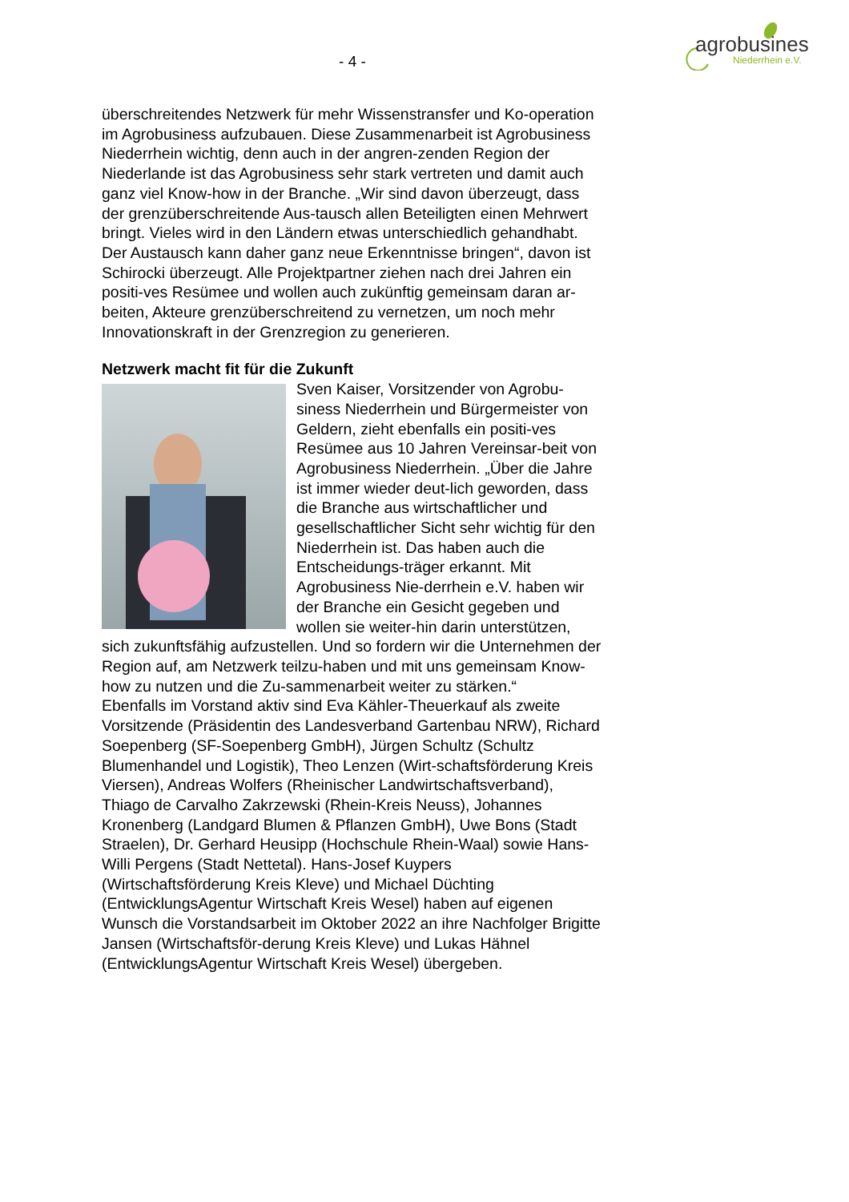agrobusiness
Niederrhein e.V.
- 4 -
überschreitendes Netzwerk für mehr Wissenstransfer und Ko-operation im Agrobusiness aufzubauen. Diese Zusammenarbeit ist Agrobusiness Niederrhein wichtig, denn auch in der angren-zenden Region der Niederlande ist das Agrobusiness sehr stark vertreten und damit auch ganz viel Know-how in der Branche. „Wir sind davon überzeugt, dass der grenzüberschreitende Aus-tausch allen Beteiligten einen Mehrwert bringt. Vieles wird in den Ländern etwas unterschiedlich gehandhabt. Der Austausch kann daher ganz neue Erkenntnisse bringen“, davon ist Schirocki überzeugt. Alle Projektpartner ziehen nach drei Jahren ein positi-ves Resümee und wollen auch zukünftig gemeinsam daran ar-beiten, Akteure grenzüberschreitend zu vernetzen, um noch mehr Innovationskraft in der Grenzregion zu generieren.
Netzwerk macht fit für die Zukunft
Sven Kaiser, Vorsitzender von Agrobu-siness Niederrhein und Bürgermeister von Geldern, zieht ebenfalls ein positi-ves Resümee aus 10 Jahren Vereinsar-beit von Agrobusiness Niederrhein. „Über die Jahre ist immer wieder deut-lich geworden, dass die Branche aus wirtschaftlicher und gesellschaftlicher Sicht sehr wichtig für den Niederrhein ist. Das haben auch die Entscheidungs-träger erkannt. Mit Agrobusiness Nie-derrhein e.V. haben wir der Branche ein Gesicht gegeben und wollen sie weiter-hin darin unterstützen, sich zukunftsfähig aufzustellen. Und so fordern wir die Unternehmen der Region auf, am Netzwerk teilzu-haben und mit uns gemeinsam Know-how zu nutzen und die Zu-sammenarbeit weiter zu stärken.“
Ebenfalls im Vorstand aktiv sind Eva Kähler-Theuerkauf als zweite Vorsitzende (Präsidentin des Landesverband Gartenbau NRW), Richard Soepenberg (SF-Soepenberg GmbH), Jürgen Schultz (Schultz Blumenhandel und Logistik), Theo Lenzen (Wirt-schaftsförderung Kreis Viersen), Andreas Wolfers (Rheinischer Landwirtschaftsverband), Thiago de Carvalho Zakrzewski (Rhein-Kreis Neuss), Johannes Kronenberg (Landgard Blumen & Pflanzen GmbH), Uwe Bons (Stadt Straelen), Dr. Gerhard Heusipp (Hochschule Rhein-Waal) sowie Hans-Willi Pergens (Stadt Nettetal). Hans-Josef Kuypers (Wirtschaftsförderung Kreis Kleve) und Michael Düchting (EntwicklungsAgentur Wirtschaft Kreis Wesel) haben auf eigenen Wunsch die Vorstandsarbeit im Oktober 2022 an ihre Nachfolger Brigitte Jansen (Wirtschaftsför-derung Kreis Kleve) und Lukas Hähnel (EntwicklungsAgentur Wirtschaft Kreis Wesel) übergeben.